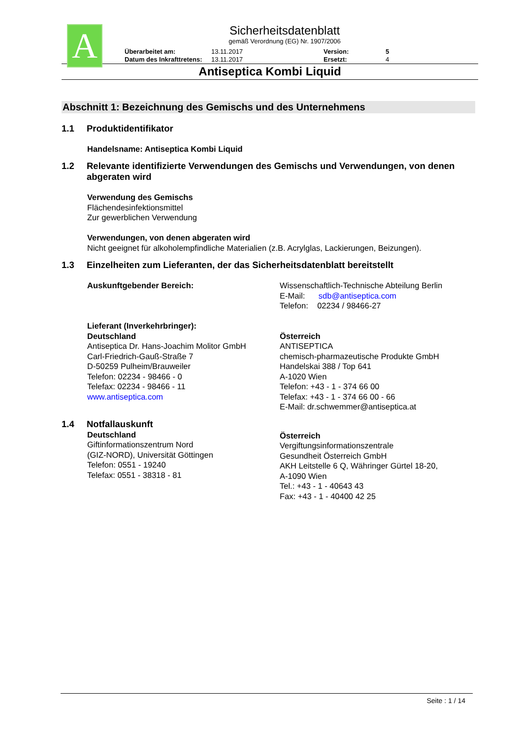A
Sicherheitsdatenblatt
gemäß Verordnung (EG) Nr. 1907/2006
Überarbeitet am: 13.11.2017 Version: 5 Datum des Inkrafttretens: 13.11.2017 Ersetzt: 4
Antiseptica Kombi Liquid
Abschnitt 1: Bezeichnung des Gemischs und des Unternehmens
1.1 Produktidentifikator
Handelsname: Antiseptica Kombi Liquid
1.2 Relevante identifizierte Verwendungen des Gemischs und Verwendungen, von denen abgeraten wird
Verwendung des Gemischs
Flächendesinfektionsmittel
Zur gewerblichen Verwendung
Verwendungen, von denen abgeraten wird
Nicht geeignet für alkoholempfindliche Materialien (z.B. Acrylglas, Lackierungen, Beizungen).
1.3 Einzelheiten zum Lieferanten, der das Sicherheitsdatenblatt bereitstellt
Auskunftgebender Bereich: Wissenschaftlich-Technische Abteilung Berlin
E-Mail: sdb@antiseptica.com
Telefon: 02234 / 98466-27
Lieferant (Inverkehrbringer):
Deutschland
Antiseptica Dr. Hans-Joachim Molitor GmbH
Carl-Friedrich-Gauß-Straße 7
D-50259 Pulheim/Brauweiler
Telefon: 02234 - 98466 - 0
Telefax: 02234 - 98466 - 11
www.antiseptica.com
Österreich
ANTISEPTICA
chemisch-pharmazeutische Produkte GmbH
Handelskai 388 / Top 641
A-1020 Wien
Telefon: +43 - 1 - 374 66 00
Telefax: +43 - 1 - 374 66 00 - 66
E-Mail: dr.schwemmer@antiseptica.at
1.4 Notfallauskunft
Deutschland
Giftinformationszentrum Nord
(GIZ-NORD), Universität Göttingen
Telefon: 0551 - 19240
Telefax: 0551 - 38318 - 81
Österreich
Vergiftungsinformationszentrale
Gesundheit Österreich GmbH
AKH Leitstelle 6 Q, Währinger Gürtel 18-20,
A-1090 Wien
Tel.: +43 - 1 - 40643 43
Fax: +43 - 1 - 40400 42 25
Seite : 1 / 14